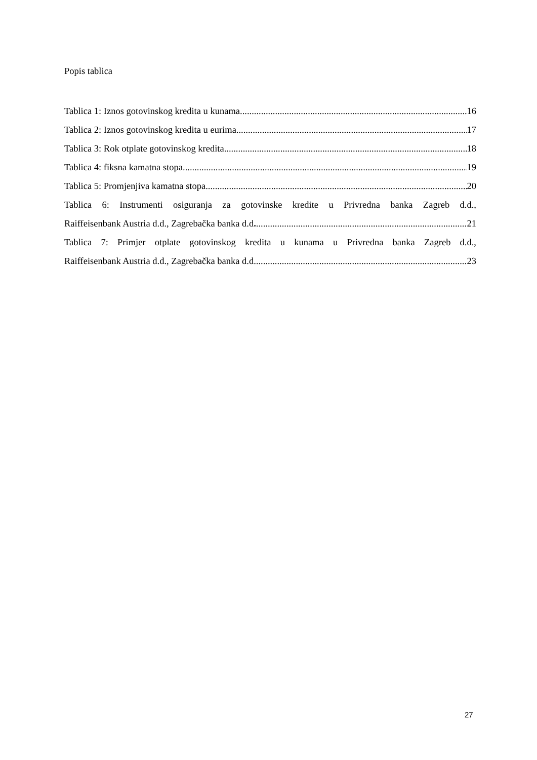Popis tablica
Tablica 1: Iznos gotovinskog kredita u kunama 16
Tablica 2: Iznos gotovinskog kredita u eurima 17
Tablica 3: Rok otplate gotovinskog kredita 18
Tablica 4: fiksna kamatna stopa 19
Tablica 5: Promjenjiva kamatna stopa 20
Tablica 6: Instrumenti osiguranja za gotovinske kredite u Privredna banka Zagreb d.d.,
Raiffeisenbank Austria d.d., Zagrebačka banka d.d. 21
Tablica 7: Primjer otplate gotovinskog kredita u kunama u Privredna banka Zagreb d.d.,
Raiffeisenbank Austria d.d., Zagrebačka banka d.d 23
27